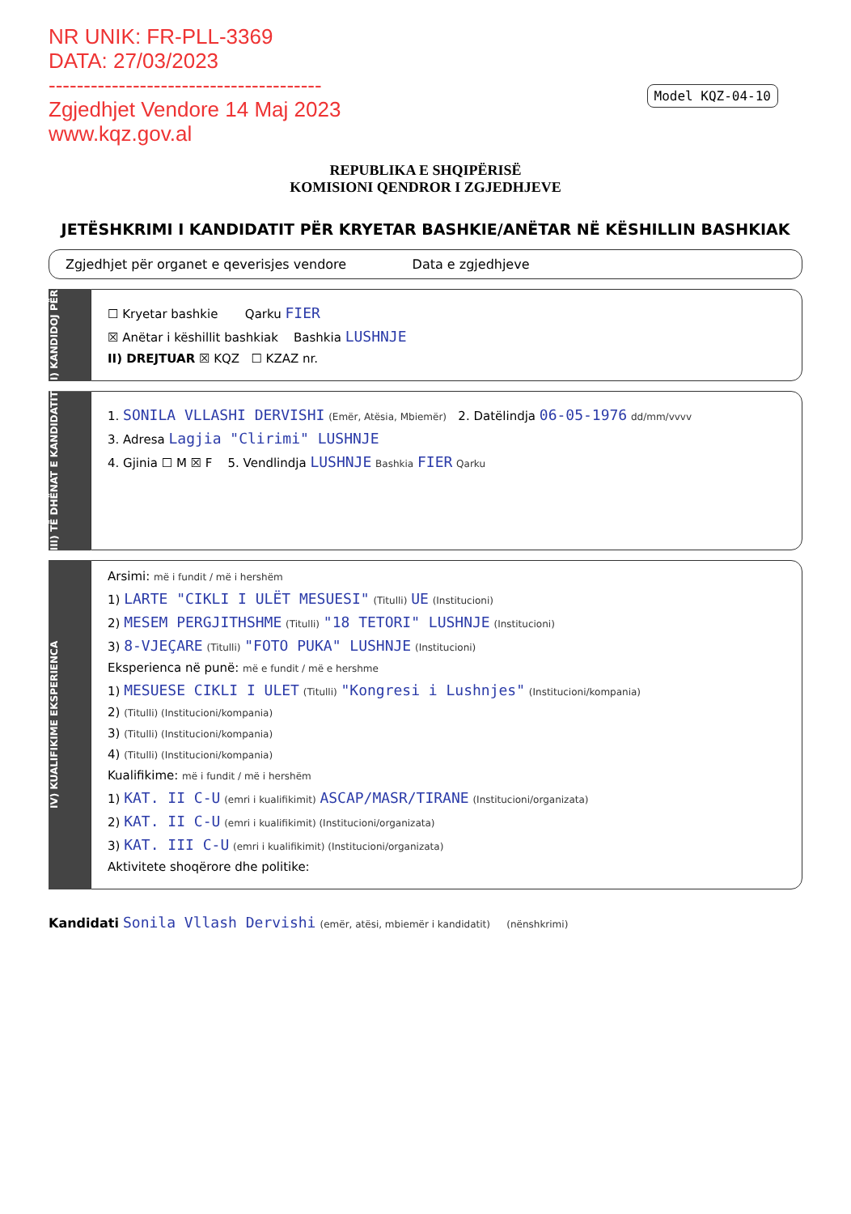NR UNIK: FR-PLL-3369
DATA: 27/03/2023
---------------------------------------
Zgjedhjet Vendore 14 Maj 2023
www.kqz.gov.al
Model KQZ-04-10
REPUBLIKA E SHQIPËRISË
KOMISIONI QENDROR I ZGJEDHJEVE
JETËSHKRIMI I KANDIDATIT PËR KRYETAR BASHKIE/ANËTAR NË KËSHILLIN BASHKIAK
Zgjedhjet për organet e qeverisjes vendore Data e zgjedhjeve
I) KANDIDOJ PËR
☐ Kryetar bashkie Qarku FIER
☒ Anëtar i këshillit bashkiak Bashkia LUSHNJE
II) DREJTUAR ☒ KQZ ☐ KZAZ nr.
III) TË DHËNAT E KANDIDATIT
1. SONILA VLLASHI DERVISHI (Emër, Atësia, Mbiemër) 2. Datëlindja 06-05-1976 dd/mm/vvvv
3. Adresa Lagjia "Clirimi" LUSHNJE
4. Gjinia ☐ M ☒ F 5. Vendlindja LUSHNJE Bashkia FIER Qarku
IV) KUALIFIKIME EKSPERIENCA
Arsimi: më i fundit / më i hershëm
1) LARTE "CIKLI I ULËT MESUESI" (Titulli) UE (Institucioni)
2) MESEM PERGJITHSHME (Titulli) "18 TETORI" LUSHNJE (Institucioni)
3) 8-VJEÇARE (Titulli) "FOTO PUKA" LUSHNJE (Institucioni)
Eksperienca në punë: më e fundit / më e hershme
1) MESUESE CIKLI I ULET (Titulli) "Kongresi i Lushnjes" (Institucioni/kompania)
2) (Titulli) (Institucioni/kompania)
3) (Titulli) (Institucioni/kompania)
4) (Titulli) (Institucioni/kompania)
Kualifikime: më i fundit / më i hershëm
1) KAT. II C-U (emri i kualifikimit) ASCAP/MASR/TIRANE (Institucioni/organizata)
2) KAT. II C-U (emri i kualifikimit) (Institucioni/organizata)
3) KAT. III C-U (emri i kualifikimit) (Institucioni/organizata)
Aktivitete shoqërore dhe politike:
Kandidati Sonila Vllash Dervishi (emër, atësi, mbiemër i kandidatit) (nënshkrimi)